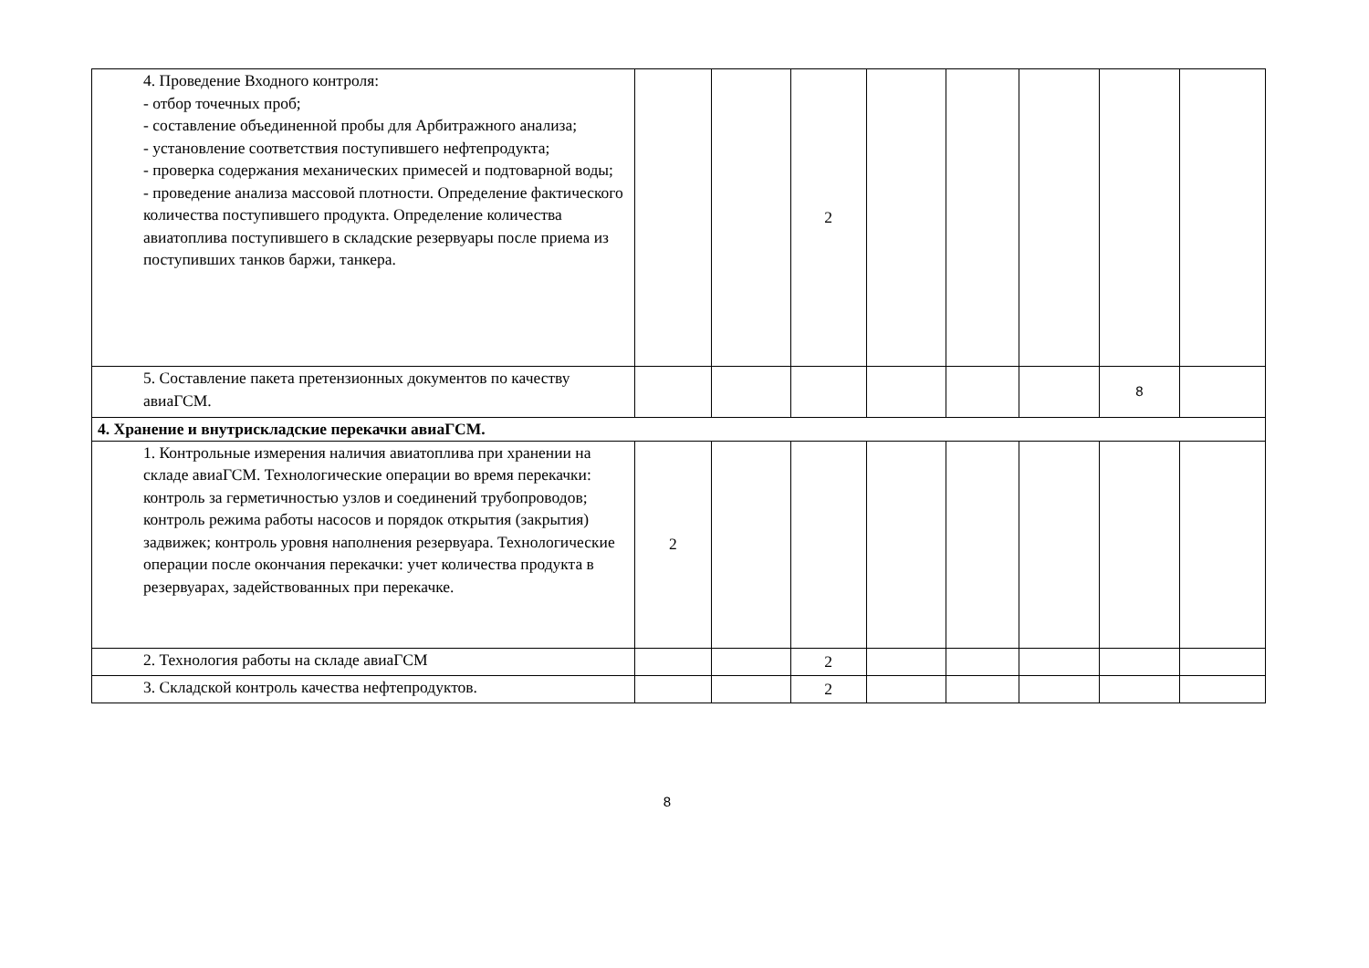| 4. Проведение Входного контроля: - отбор точечных проб; - составление объединенной пробы для Арбитражного анализа; - установление соответствия поступившего нефтепродукта; - проверка содержания механических примесей и подтоварной воды; - проведение анализа массовой плотности. Определение фактического количества поступившего продукта. Определение количества авиатоплива поступившего в складские резервуары после приема из поступивших танков баржи, танкера. | | | 2 | | | | | |
| 5. Составление пакета претензионных документов по качеству авиаГСМ. | | | | | | | 8 | |
| 4. Хранение и внутрискладские перекачки авиаГСМ. | | | | | | | | |
| 1. Контрольные измерения наличия авиатоплива при хранении на складе авиаГСМ. Технологические операции во время перекачки: контроль за герметичностью узлов и соединений трубопроводов; контроль режима работы насосов и порядок открытия (закрытия) задвижек; контроль уровня наполнения резервуара. Технологические операции после окончания перекачки: учет количества продукта в резервуарах, задействованных при перекачке. | 2 | | | | | | | |
| 2. Технология работы на складе авиаГСМ | | | 2 | | | | | |
| 3. Складской контроль качества нефтепродуктов. | | | 2 | | | | | |
8